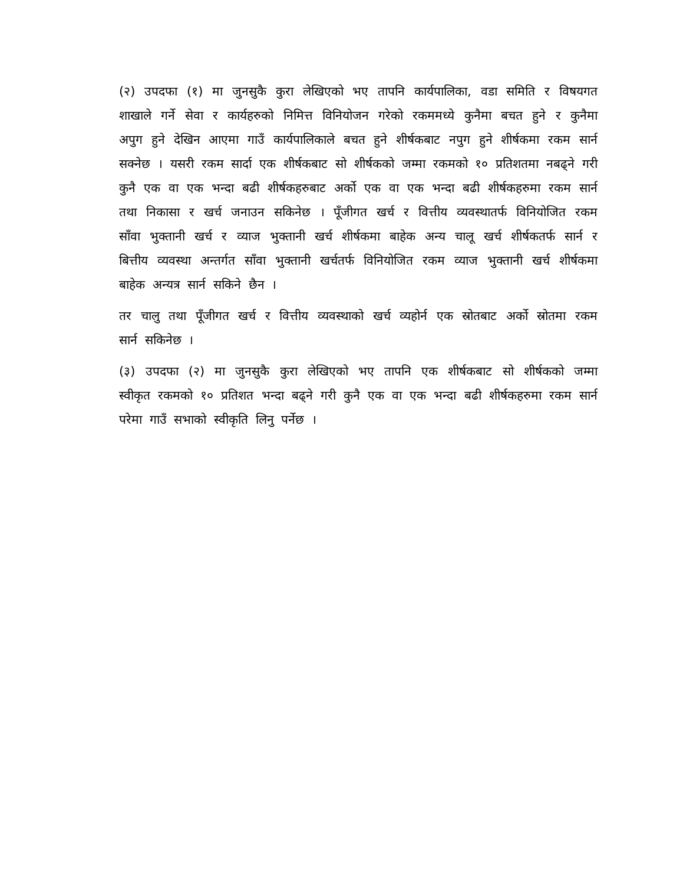(२) उपदफा (१) मा जुनसुकै कुरा लेखिएको भए तापनि कार्यपालिका, वडा समिति र विषयगत शाखाले गर्ने सेवा र कार्यहरुको निमित्त विनियोजन गरेको रकममध्ये कुनैमा बचत हुने र कुनैमा अपुग हुने देखिन आएमा गाउँ कार्यपालिकाले बचत हुने शीर्षकबाट नपुग हुने शीर्षकमा रकम सार्न सक्नेछ । यसरी रकम सार्दा एक शीर्षकबाट सो शीर्षकको जम्मा रकमको १० प्रतिशतमा नबढ्ने गरी कुनै एक वा एक भन्दा बढी शीर्षकहरुबाट अर्को एक वा एक भन्दा बढी शीर्षकहरुमा रकम सार्न तथा निकासा र खर्च जनाउन सकिनेछ । पूँजीगत खर्च र वित्तीय व्यवस्थातर्फ विनियोजित रकम साँवा भुक्तानी खर्च र व्याज भुक्तानी खर्च शीर्षकमा बाहेक अन्य चालू खर्च शीर्षकतर्फ सार्न र बित्तीय व्यवस्था अन्तर्गत साँवा भुक्तानी खर्चतर्फ विनियोजित रकम व्याज भुक्तानी खर्च शीर्षकमा बाहेक अन्यत्र सार्न सकिने छैन ।
तर चालु तथा पूँजीगत खर्च र वित्तीय व्यवस्थाको खर्च व्यहोर्न एक स्रोतबाट अर्को स्रोतमा रकम सार्न सकिनेछ ।
(३) उपदफा (२) मा जुनसुकै कुरा लेखिएको भए तापनि एक शीर्षकबाट सो शीर्षकको जम्मा स्वीकृत रकमको १० प्रतिशत भन्दा बढ्ने गरी कुनै एक वा एक भन्दा बढी शीर्षकहरुमा रकम सार्न परेमा गाउँ सभाको स्वीकृति लिनु पर्नेछ ।